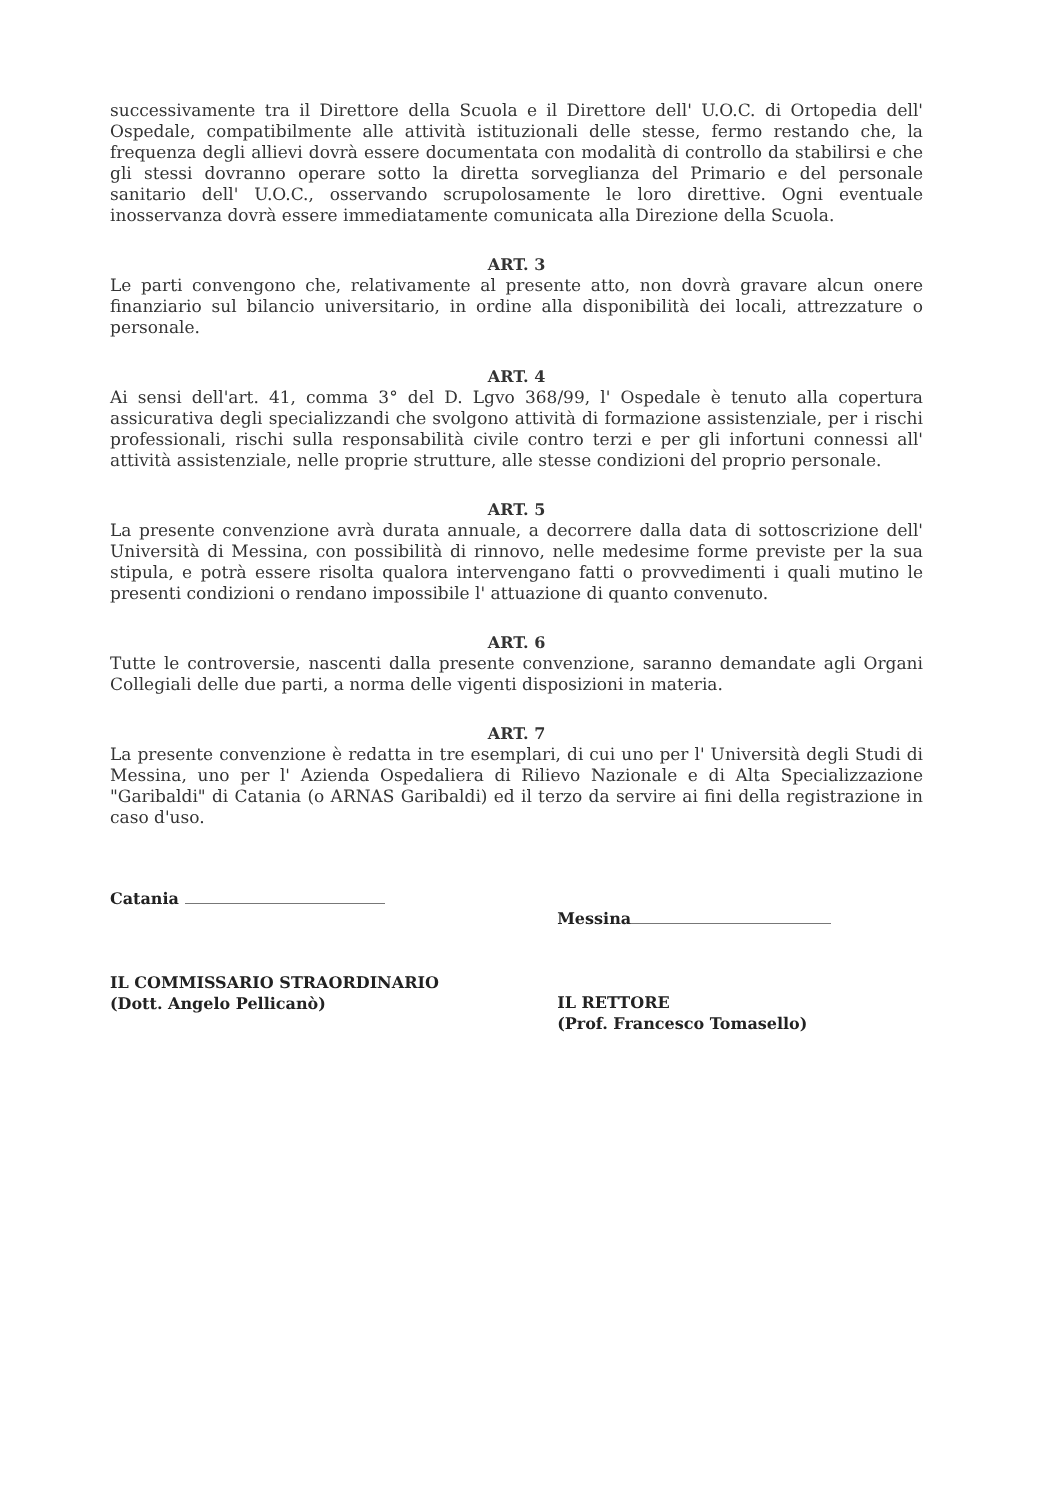successivamente tra il Direttore della Scuola e il Direttore dell' U.O.C. di Ortopedia dell' Ospedale, compatibilmente alle attività istituzionali delle stesse, fermo restando che, la frequenza degli allievi dovrà essere documentata con modalità di controllo da stabilirsi e che gli stessi dovranno operare sotto la diretta sorveglianza del Primario e del personale sanitario dell' U.O.C., osservando scrupolosamente le loro direttive. Ogni eventuale inosservanza dovrà essere immediatamente comunicata alla Direzione della Scuola.
ART. 3
Le parti convengono che, relativamente al presente atto, non dovrà gravare alcun onere finanziario sul bilancio universitario, in ordine alla disponibilità dei locali, attrezzature o personale.
ART. 4
Ai sensi dell'art. 41, comma 3° del D. Lgvo 368/99, l' Ospedale è tenuto alla copertura assicurativa degli specializzandi che svolgono attività di formazione assistenziale, per i rischi professionali, rischi sulla responsabilità civile contro terzi e per gli infortuni connessi all' attività assistenziale, nelle proprie strutture, alle stesse condizioni del proprio personale.
ART. 5
La presente convenzione avrà durata annuale, a decorrere dalla data di sottoscrizione dell' Università di Messina, con possibilità di rinnovo, nelle medesime forme previste per la sua stipula, e potrà essere risolta qualora intervengano fatti o provvedimenti i quali mutino le presenti condizioni o rendano impossibile l' attuazione di quanto convenuto.
ART. 6
Tutte le controversie, nascenti dalla presente convenzione, saranno demandate agli Organi Collegiali delle due parti, a norma delle vigenti disposizioni in materia.
ART. 7
La presente convenzione è redatta in tre esemplari, di cui uno per l' Università degli Studi di Messina, uno per l' Azienda Ospedaliera di Rilievo Nazionale e di Alta Specializzazione "Garibaldi" di Catania (o ARNAS Garibaldi) ed il terzo da servire ai fini della registrazione in caso d'uso.
Catania
IL COMMISSARIO STRAORDINARIO
(Dott. Angelo Pellicanò)
Messina
IL RETTORE
(Prof. Francesco Tomasello)